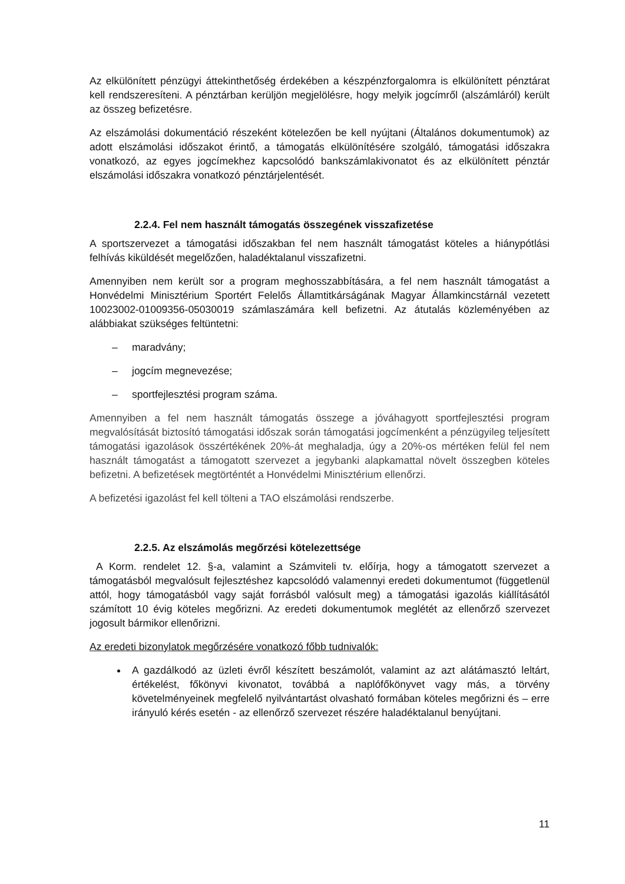Az elkülönített pénzügyi áttekinthetőség érdekében a készpénzforgalomra is elkülönített pénztárat kell rendszeresíteni. A pénztárban kerüljön megjelölésre, hogy melyik jogcímről (alszámláról) került az összeg befizetésre.
Az elszámolási dokumentáció részeként kötelezően be kell nyújtani (Általános dokumentumok) az adott elszámolási időszakot érintő, a támogatás elkülönítésére szolgáló, támogatási időszakra vonatkozó, az egyes jogcímekhez kapcsolódó bankszámlakivonatot és az elkülönített pénztár elszámolási időszakra vonatkozó pénztárjelentését.
2.2.4. Fel nem használt támogatás összegének visszafizetése
A sportszervezet a támogatási időszakban fel nem használt támogatást köteles a hiánypótlási felhívás kiküldését megelőzően, haladéktalanul visszafizetni.
Amennyiben nem került sor a program meghosszabbítására, a fel nem használt támogatást a Honvédelmi Minisztérium Sportért Felelős Államtitkárságának Magyar Államkincstárnál vezetett 10023002-01009356-05030019 számlaszámára kell befizetni. Az átutalás közleményében az alábbiakat szükséges feltüntetni:
– maradvány;
– jogcím megnevezése;
– sportfejlesztési program száma.
Amennyiben a fel nem használt támogatás összege a jóváhagyott sportfejlesztési program megvalósítását biztosító támogatási időszak során támogatási jogcímenként a pénzügyileg teljesített támogatási igazolások összértékének 20%-át meghaladja, úgy a 20%-os mértéken felül fel nem használt támogatást a támogatott szervezet a jegybanki alapkamattal növelt összegben köteles befizetni. A befizetések megtörténtét a Honvédelmi Minisztérium ellenőrzi.
A befizetési igazolást fel kell tölteni a TAO elszámolási rendszerbe.
2.2.5. Az elszámolás megőrzési kötelezettsége
A Korm. rendelet 12. §-a, valamint a Számviteli tv. előírja, hogy a támogatott szervezet a támogatásból megvalósult fejlesztéshez kapcsolódó valamennyi eredeti dokumentumot (függetlenül attól, hogy támogatásból vagy saját forrásból valósult meg) a támogatási igazolás kiállításától számított 10 évig köteles megőrizni. Az eredeti dokumentumok meglétét az ellenőrző szervezet jogosult bármikor ellenőrizni.
Az eredeti bizonylatok megőrzésére vonatkozó főbb tudnivalók:
A gazdálkodó az üzleti évről készített beszámolót, valamint az azt alátámasztó leltárt, értékelést, főkönyvi kivonatot, továbbá a naplófőkönyvet vagy más, a törvény követelményeinek megfelelő nyilvántartást olvasható formában köteles megőrizni és – erre irányuló kérés esetén - az ellenőrző szervezet részére haladéktalanul benyújtani.
11